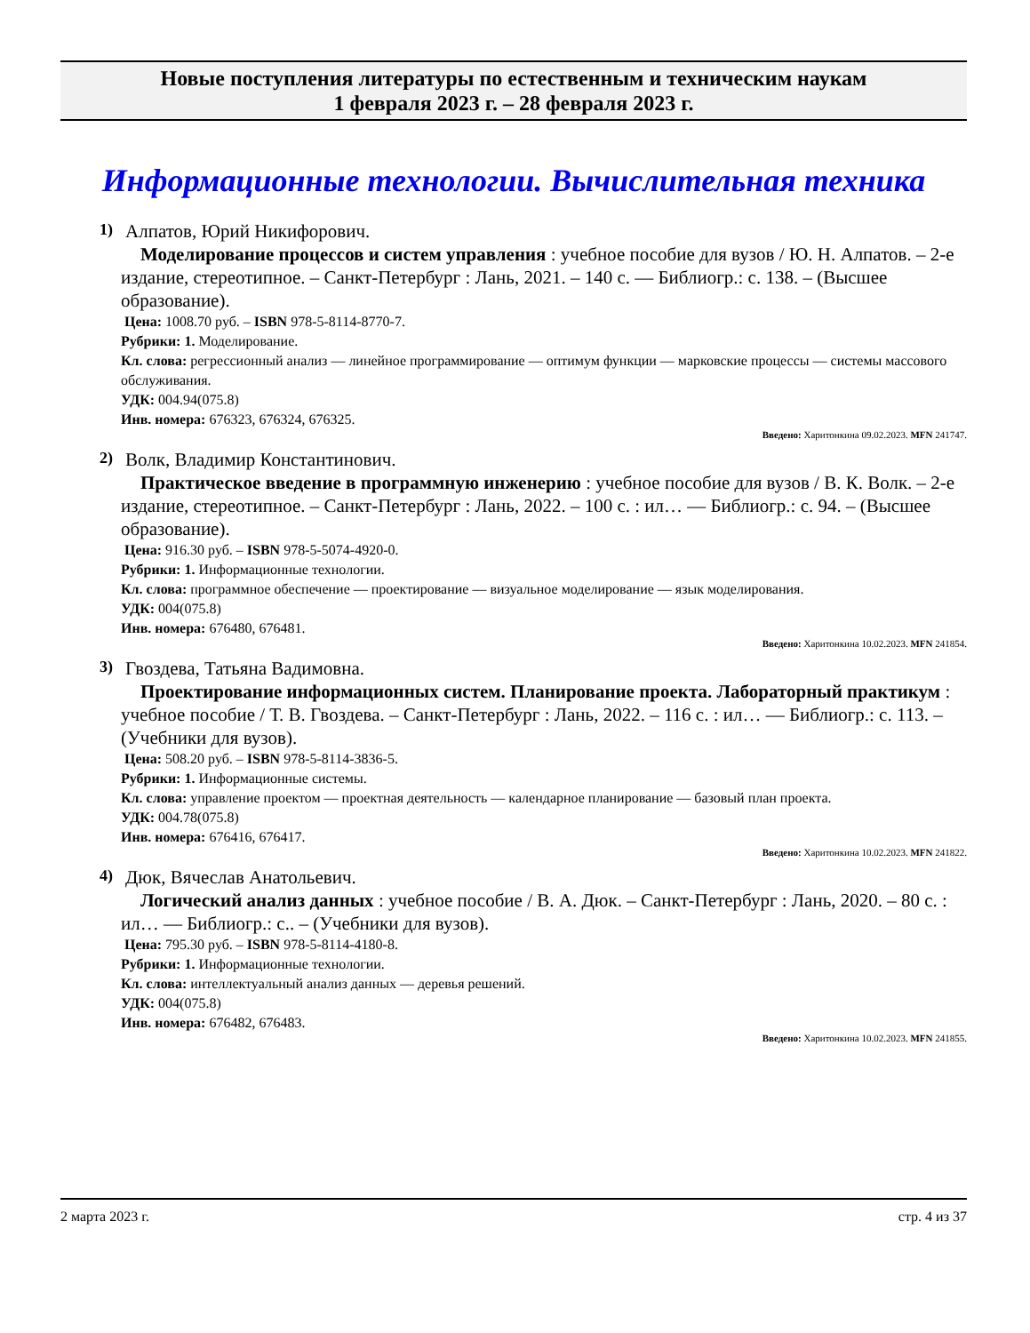Новые поступления литературы по естественным и техническим наукам
1 февраля 2023 г. – 28 февраля 2023 г.
Информационные технологии. Вычислительная техника
1)
Алпатов, Юрий Никифорович.
Моделирование процессов и систем управления : учебное пособие для вузов / Ю. Н. Алпатов. – 2-е издание, стереотипное. – Санкт-Петербург : Лань, 2021. – 140 с. — Библиогр.: с. 138. – (Высшее образование).
Цена: 1008.70 руб. – ISBN 978-5-8114-8770-7.
Рубрики: 1. Моделирование.
Кл. слова: регрессионный анализ — линейное программирование — оптимум функции — марковские процессы — системы массового обслуживания.
УДК: 004.94(075.8)
Инв. номера: 676323, 676324, 676325.
Введено: Харитонкина 09.02.2023. MFN 241747.
2)
Волк, Владимир Константинович.
Практическое введение в программную инженерию : учебное пособие для вузов / В. К. Волк. – 2-е издание, стереотипное. – Санкт-Петербург : Лань, 2022. – 100 с. : ил… — Библиогр.: с. 94. – (Высшее образование).
Цена: 916.30 руб. – ISBN 978-5-5074-4920-0.
Рубрики: 1. Информационные технологии.
Кл. слова: программное обеспечение — проектирование — визуальное моделирование — язык моделирования.
УДК: 004(075.8)
Инв. номера: 676480, 676481.
Введено: Харитонкина 10.02.2023. MFN 241854.
3)
Гвоздева, Татьяна Вадимовна.
Проектирование информационных систем. Планирование проекта. Лабораторный практикум : учебное пособие / Т. В. Гвоздева. – Санкт-Петербург : Лань, 2022. – 116 с. : ил… — Библиогр.: с. 113. – (Учебники для вузов).
Цена: 508.20 руб. – ISBN 978-5-8114-3836-5.
Рубрики: 1. Информационные системы.
Кл. слова: управление проектом — проектная деятельность — календарное планирование — базовый план проекта.
УДК: 004.78(075.8)
Инв. номера: 676416, 676417.
Введено: Харитонкина 10.02.2023. MFN 241822.
4)
Дюк, Вячеслав Анатольевич.
Логический анализ данных : учебное пособие / В. А. Дюк. – Санкт-Петербург : Лань, 2020. – 80 с. : ил… — Библиогр.: с.. – (Учебники для вузов).
Цена: 795.30 руб. – ISBN 978-5-8114-4180-8.
Рубрики: 1. Информационные технологии.
Кл. слова: интеллектуальный анализ данных — деревья решений.
УДК: 004(075.8)
Инв. номера: 676482, 676483.
Введено: Харитонкина 10.02.2023. MFN 241855.
2 марта 2023 г. стр. 4 из 37